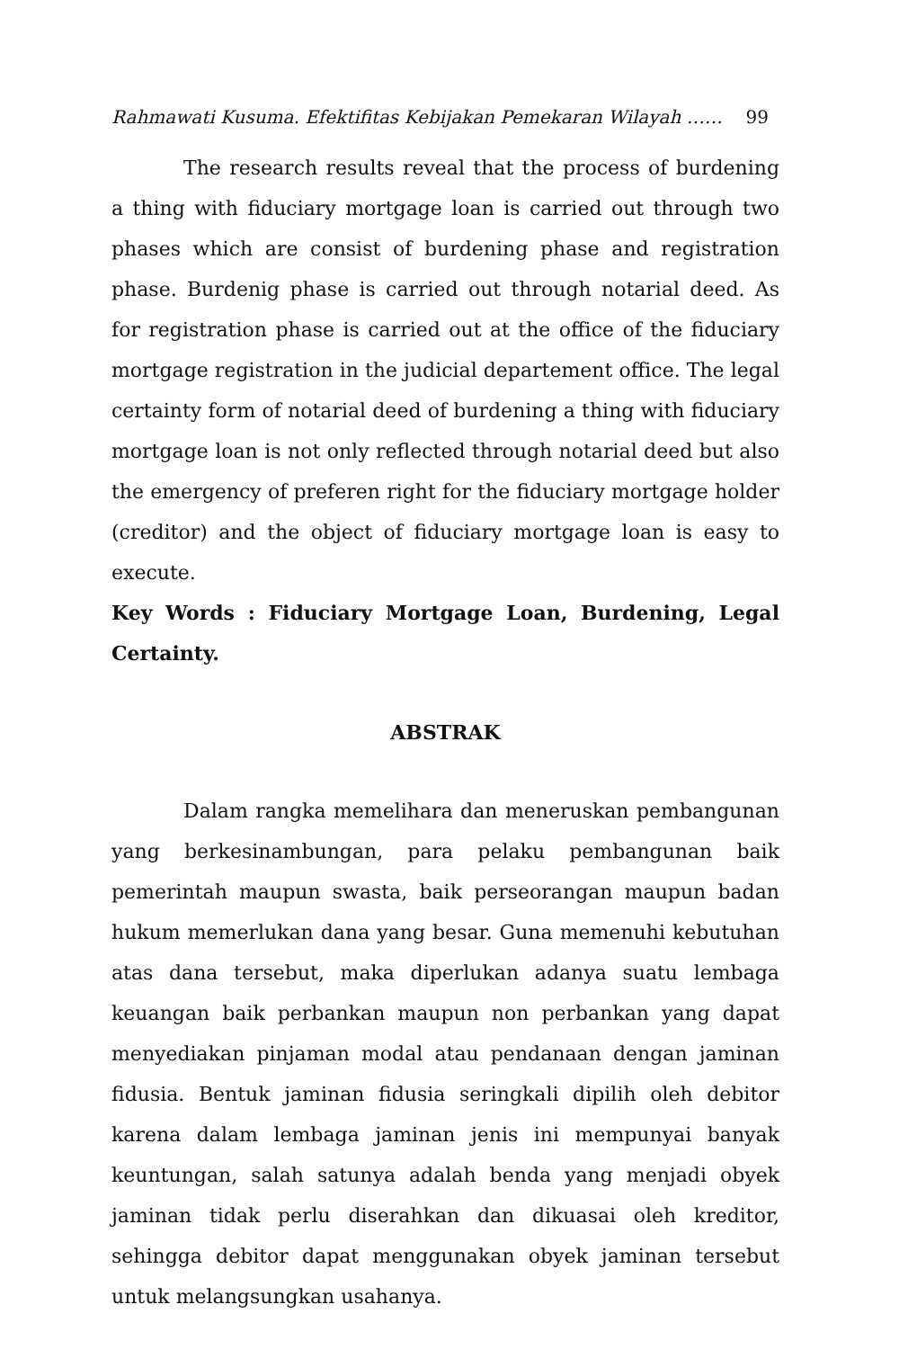Rahmawati Kusuma. Efektifitas Kebijakan Pemekaran Wilayah …… 99
The research results reveal that the process of burdening a thing with fiduciary mortgage loan is carried out through two phases which are consist of burdening phase and registration phase. Burdenig phase is carried out through notarial deed. As for registration phase is carried out at the office of the fiduciary mortgage registration in the judicial departement office. The legal certainty form of notarial deed of burdening a thing with fiduciary mortgage loan is not only reflected through notarial deed but also the emergency of preferen right for the fiduciary mortgage holder (creditor) and the object of fiduciary mortgage loan is easy to execute.
Key Words : Fiduciary Mortgage Loan, Burdening, Legal Certainty.
ABSTRAK
Dalam rangka memelihara dan meneruskan pembangunan yang berkesinambungan, para pelaku pembangunan baik pemerintah maupun swasta, baik perseorangan maupun badan hukum memerlukan dana yang besar. Guna memenuhi kebutuhan atas dana tersebut, maka diperlukan adanya suatu lembaga keuangan baik perbankan maupun non perbankan yang dapat menyediakan pinjaman modal atau pendanaan dengan jaminan fidusia. Bentuk jaminan fidusia seringkali dipilih oleh debitor karena dalam lembaga jaminan jenis ini mempunyai banyak keuntungan, salah satunya adalah benda yang menjadi obyek jaminan tidak perlu diserahkan dan dikuasai oleh kreditor, sehingga debitor dapat menggunakan obyek jaminan tersebut untuk melangsungkan usahanya.